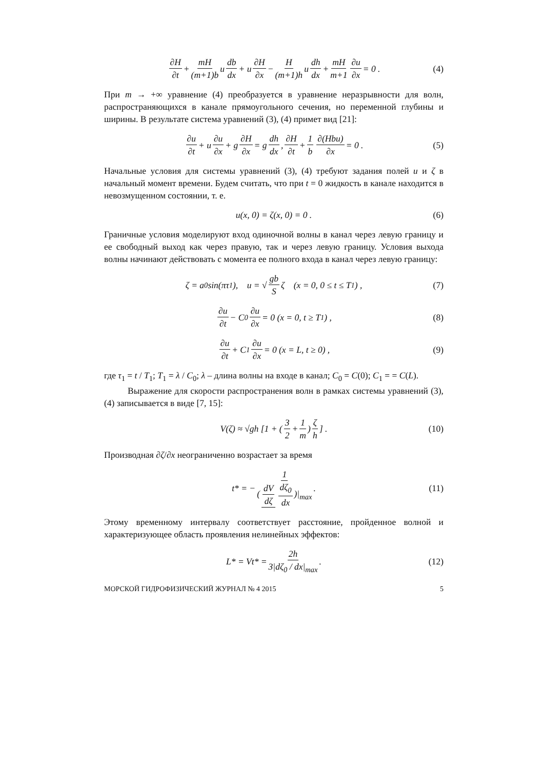∂H ∂t + mH (m+1)b u db dx + u ∂H ∂x − H (m+1)h u dh dx + mH m+1 ∂u ∂x = 0 . (4)
При m → +∞ уравнение (4) преобразуется в уравнение неразрывности для волн, распространяющихся в канале прямоугольного сечения, но переменной глубины и ширины. В результате система уравнений (3), (4) примет вид [21]:
∂u ∂t + u ∂u ∂x + g ∂H ∂x = g dh dx, ∂H ∂t + 1 b ∂(Hbu) ∂x = 0 . (5)
Начальные условия для системы уравнений (3), (4) требуют задания полей u и ζ в начальный момент времени. Будем считать, что при t = 0 жидкость в канале находится в невозмущенном состоянии, т. е.
u(x, 0) = ζ(x, 0) = 0 . (6)
Граничные условия моделируют вход одиночной волны в канал через левую границу и ее свободный выход как через правую, так и через левую границу. Условия выхода волны начинают действовать с момента ее полного входа в канал через левую границу:
ζ = a<sub>0</sub> sin(πτ<sub>1</sub>), u = √ gb S ζ (x = 0, 0 ≤ t ≤ T<sub>1</sub>) , (7)
∂u ∂t − C<sub>0</sub> ∂u ∂x = 0 (x = 0, t ≥ T<sub>1</sub>) , (8)
∂u ∂t + C<sub>1</sub> ∂u ∂x = 0 (x = L, t ≥ 0) , (9)
где τ<sub>1</sub> = t / T<sub>1</sub>; T<sub>1</sub> = λ / C<sub>0</sub>; λ – длина волны на входе в канал; C<sub>0</sub> = C(0); C<sub>1</sub> = = C(L).
Выражение для скорости распространения волн в рамках системы уравнений (3), (4) записывается в виде [7, 15]:
V(ζ) ≈ √gh [1 + (3 2 + 1 m) ζ h] . (10)
Производная ∂ζ/∂x неограниченно возрастает за время
t* = − 1 (dV dζ dζ<sub>0</sub> dx)|<sub>max</sub> . (11)
Этому временному интервалу соответствует расстояние, пройденное волной и характеризующее область проявления нелинейных эффектов:
L* = Vt* = 2h 3|dζ<sub>0</sub> / dx|<sub>max</sub> . (12)
МОРСКОЙ ГИДРОФИЗИЧЕСКИЙ ЖУРНАЛ № 4 2015 5